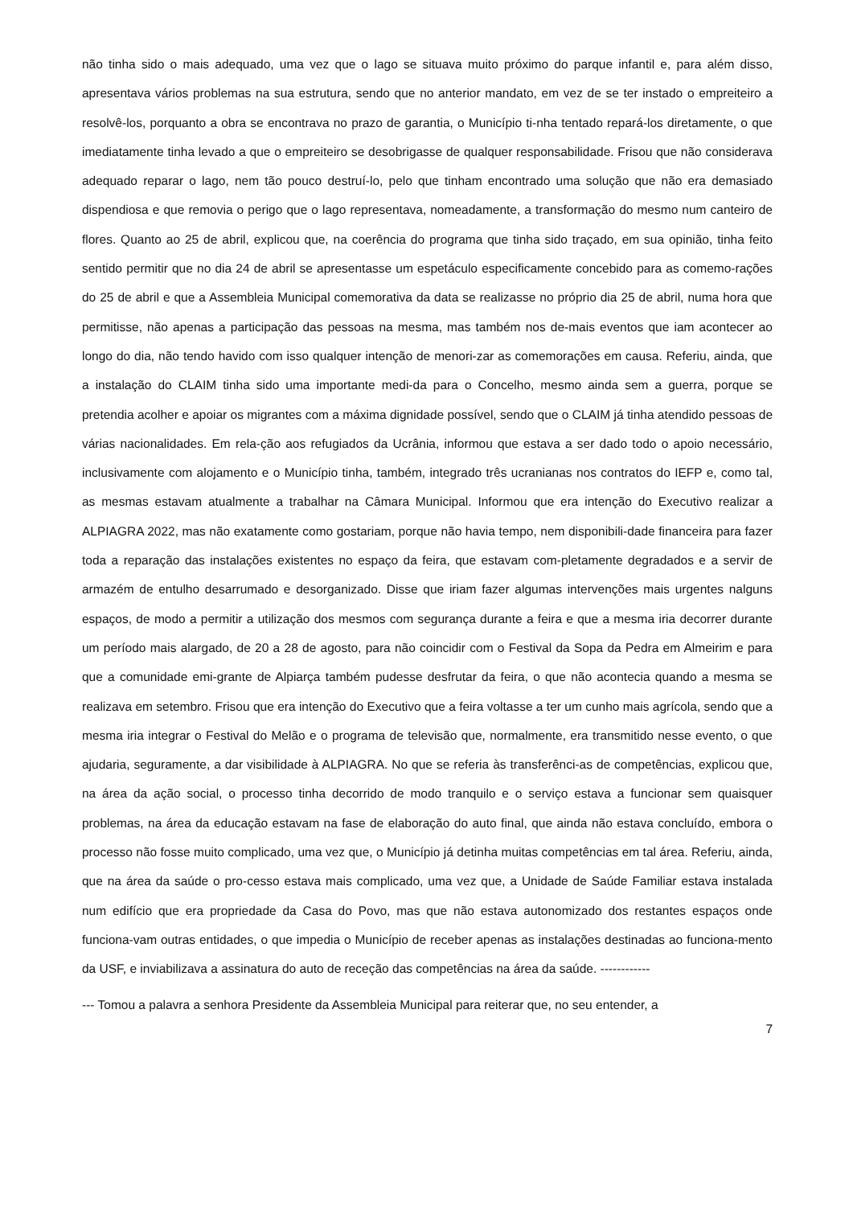não tinha sido o mais adequado, uma vez que o lago se situava muito próximo do parque infantil e, para além disso, apresentava vários problemas na sua estrutura, sendo que no anterior mandato, em vez de se ter instado o empreiteiro a resolvê-los, porquanto a obra se encontrava no prazo de garantia, o Município ti-nha tentado repará-los diretamente, o que imediatamente tinha levado a que o empreiteiro se desobrigasse de qualquer responsabilidade. Frisou que não considerava adequado reparar o lago, nem tão pouco destruí-lo, pelo que tinham encontrado uma solução que não era demasiado dispendiosa e que removia o perigo que o lago representava, nomeadamente, a transformação do mesmo num canteiro de flores. Quanto ao 25 de abril, explicou que, na coerência do programa que tinha sido traçado, em sua opinião, tinha feito sentido permitir que no dia 24 de abril se apresentasse um espetáculo especificamente concebido para as comemo-rações do 25 de abril e que a Assembleia Municipal comemorativa da data se realizasse no próprio dia 25 de abril, numa hora que permitisse, não apenas a participação das pessoas na mesma, mas também nos de-mais eventos que iam acontecer ao longo do dia, não tendo havido com isso qualquer intenção de menori-zar as comemorações em causa. Referiu, ainda, que a instalação do CLAIM tinha sido uma importante medi-da para o Concelho, mesmo ainda sem a guerra, porque se pretendia acolher e apoiar os migrantes com a máxima dignidade possível, sendo que o CLAIM já tinha atendido pessoas de várias nacionalidades. Em rela-ção aos refugiados da Ucrânia, informou que estava a ser dado todo o apoio necessário, inclusivamente com alojamento e o Município tinha, também, integrado três ucranianas nos contratos do IEFP e, como tal, as mesmas estavam atualmente a trabalhar na Câmara Municipal. Informou que era intenção do Executivo realizar a ALPIAGRA 2022, mas não exatamente como gostariam, porque não havia tempo, nem disponibili-dade financeira para fazer toda a reparação das instalações existentes no espaço da feira, que estavam com-pletamente degradados e a servir de armazém de entulho desarrumado e desorganizado. Disse que iriam fazer algumas intervenções mais urgentes nalguns espaços, de modo a permitir a utilização dos mesmos com segurança durante a feira e que a mesma iria decorrer durante um período mais alargado, de 20 a 28 de agosto, para não coincidir com o Festival da Sopa da Pedra em Almeirim e para que a comunidade emi-grante de Alpiarça também pudesse desfrutar da feira, o que não acontecia quando a mesma se realizava em setembro. Frisou que era intenção do Executivo que a feira voltasse a ter um cunho mais agrícola, sendo que a mesma iria integrar o Festival do Melão e o programa de televisão que, normalmente, era transmitido nesse evento, o que ajudaria, seguramente, a dar visibilidade à ALPIAGRA. No que se referia às transferênci-as de competências, explicou que, na área da ação social, o processo tinha decorrido de modo tranquilo e o serviço estava a funcionar sem quaisquer problemas, na área da educação estavam na fase de elaboração do auto final, que ainda não estava concluído, embora o processo não fosse muito complicado, uma vez que, o Município já detinha muitas competências em tal área. Referiu, ainda, que na área da saúde o pro-cesso estava mais complicado, uma vez que, a Unidade de Saúde Familiar estava instalada num edifício que era propriedade da Casa do Povo, mas que não estava autonomizado dos restantes espaços onde funciona-vam outras entidades, o que impedia o Município de receber apenas as instalações destinadas ao funciona-mento da USF, e inviabilizava a assinatura do auto de receção das competências na área da saúde. ------------
--- Tomou a palavra a senhora Presidente da Assembleia Municipal para reiterar que, no seu entender, a
7